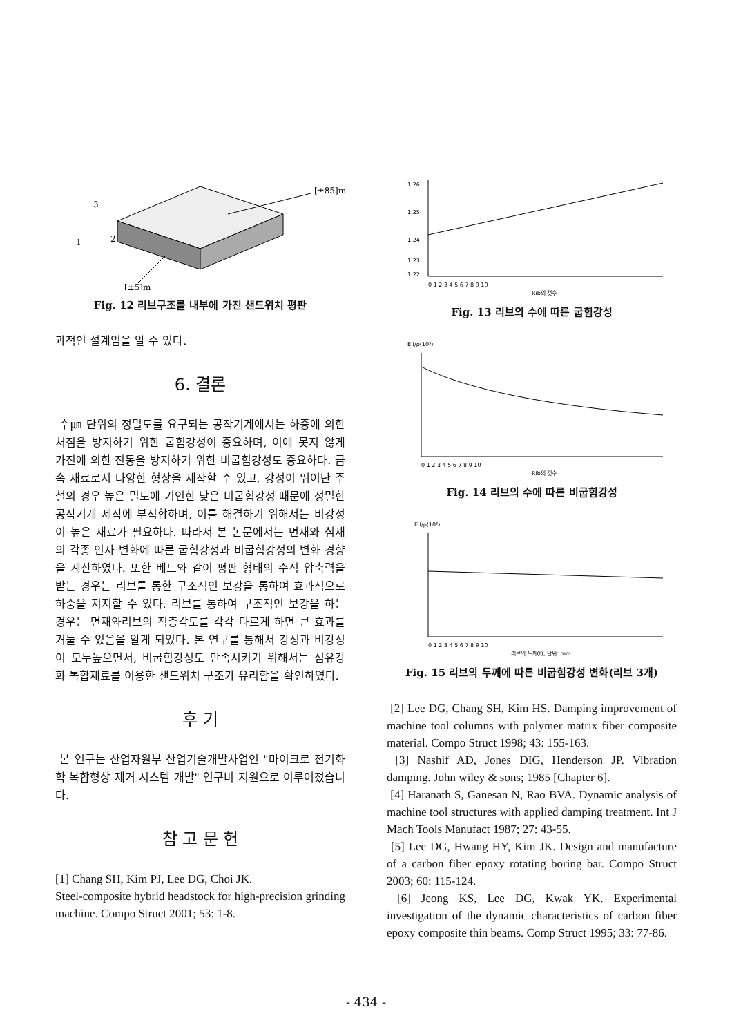[±85]m
[±5]m
3
1
2
Fig. 12 리브구조를 내부에 가진 샌드위치 평판
과적인 설계임을 알 수 있다.
6. 결론
수㎛ 단위의 정밀도를 요구되는 공작기계에서는 하중에 의한 처짐을 방지하기 위한 굽힘강성이 중요하며, 이에 못지 않게 가진에 의한 진동을 방지하기 위한 비굽힘강성도 중요하다. 금속 재료로서 다양한 형상을 제작할 수 있고, 강성이 뛰어난 주철의 경우 높은 밀도에 기인한 낮은 비굽힘강성 때문에 정밀한 공작기계 제작에 부적합하며, 이를 해결하기 위해서는 비강성이 높은 재료가 필요하다. 따라서 본 논문에서는 면재와 심재의 각종 인자 변화에 따른 굽힘강성과 비굽힘강성의 변화 경향을 계산하였다. 또한 베드와 같이 평판 형태의 수직 압축력을 받는 경우는 리브를 통한 구조적인 보강을 통하여 효과적으로 하중을 지지할 수 있다. 리브를 통하여 구조적인 보강을 하는 경우는 면재와리브의 적층각도를 각각 다르게 하면 큰 효과를 거둘 수 있음을 알게 되었다. 본 연구를 통해서 강성과 비강성이 모두높으면서, 비굽힘강성도 만족시키기 위해서는 섬유강화 복합재료를 이용한 샌드위치 구조가 유리함을 확인하였다.
후 기
본 연구는 산업자원부 산업기술개발사업인 "마이크로 전기화학 복합형상 제거 시스템 개발" 연구비 지원으로 이루어졌습니다.
참 고 문 헌
[1] Chang SH, Kim PJ, Lee DG, Choi JK.
Steel-composite hybrid headstock for high-precision grinding machine. Compo Struct 2001; 53: 1-8.
1.26
1.25
1.24
1.23
1.22
0 1 2 3 4 5 6 7 8 9 10
Rib의 갯수
Fig. 13 리브의 수에 따른 굽힘강성
E I/ρ(10³)
0 1 2 3 4 5 6 7 8 9 10
Rib의 갯수
Fig. 14 리브의 수에 따른 비굽힘강성
E I/ρ(10³)
0 1 2 3 4 5 6 7 8 9 10
리브의 두께(t), 단위: mm
Fig. 15 리브의 두께에 따른 비굽힘강성 변화(리브 3개)
[2] Lee DG, Chang SH, Kim HS. Damping improvement of machine tool columns with polymer matrix fiber composite material. Compo Struct 1998; 43: 155-163.
[3] Nashif AD, Jones DIG, Henderson JP. Vibration damping. John wiley & sons; 1985 [Chapter 6].
[4] Haranath S, Ganesan N, Rao BVA. Dynamic analysis of machine tool structures with applied damping treatment. Int J Mach Tools Manufact 1987; 27: 43-55.
[5] Lee DG, Hwang HY, Kim JK. Design and manufacture of a carbon fiber epoxy rotating boring bar. Compo Struct 2003; 60: 115-124.
[6] Jeong KS, Lee DG, Kwak YK. Experimental investigation of the dynamic characteristics of carbon fiber epoxy composite thin beams. Comp Struct 1995; 33: 77-86.
- 434 -